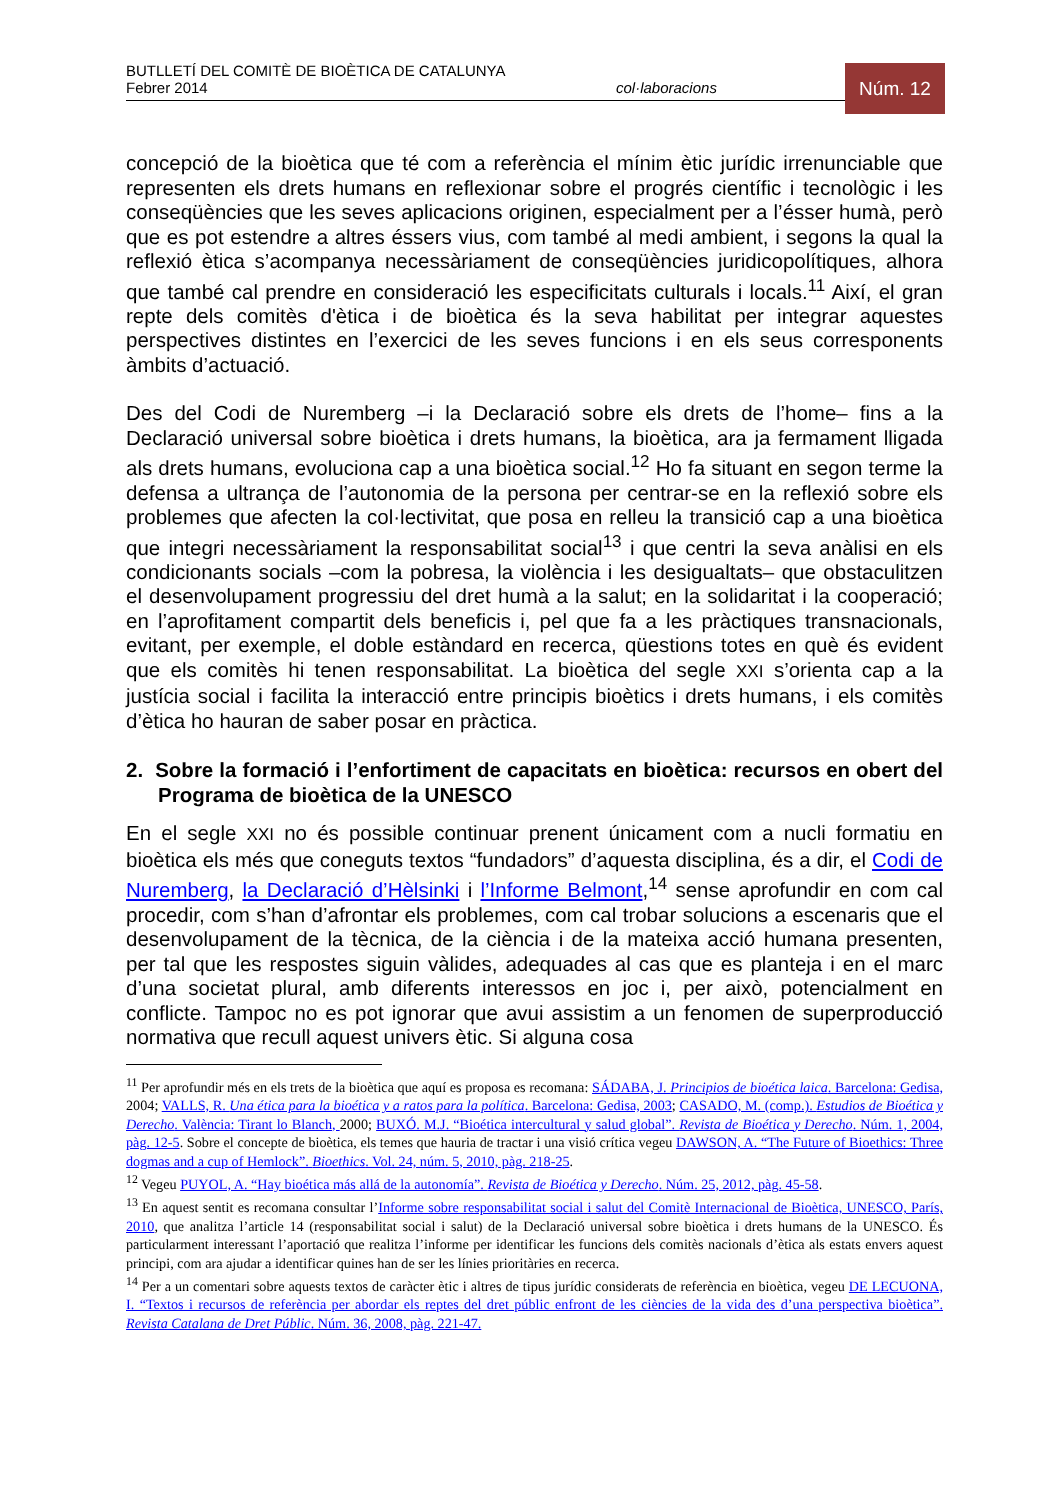BUTLLETÍ DEL COMITÈ DE BIOÈTICA DE CATALUNYA
Febrer 2014
col·laboracions
Núm. 12
concepció de la bioètica que té com a referència el mínim ètic jurídic irrenunciable que representen els drets humans en reflexionar sobre el progrés científic i tecnològic i les conseqüències que les seves aplicacions originen, especialment per a l’ésser humà, però que es pot estendre a altres éssers vius, com també al medi ambient, i segons la qual la reflexió ètica s’acompanya necessàriament de conseqüències juridicopolítiques, alhora que també cal prendre en consideració les especificitats culturals i locals.<sup>11</sup> Així, el gran repte dels comitès d'ètica i de bioètica és la seva habilitat per integrar aquestes perspectives distintes en l’exercici de les seves funcions i en els seus corresponents àmbits d’actuació.
Des del Codi de Nuremberg –i la Declaració sobre els drets de l’home– fins a la Declaració universal sobre bioètica i drets humans, la bioètica, ara ja fermament lligada als drets humans, evoluciona cap a una bioètica social.<sup>12</sup> Ho fa situant en segon terme la defensa a ultrança de l’autonomia de la persona per centrar-se en la reflexió sobre els problemes que afecten la col·lectivitat, que posa en relleu la transició cap a una bioètica que integri necessàriament la responsabilitat social<sup>13</sup> i que centri la seva anàlisi en els condicionants socials –com la pobresa, la violència i les desigualtats– que obstaculitzen el desenvolupament progressiu del dret humà a la salut; en la solidaritat i la cooperació; en l’aprofitament compartit dels beneficis i, pel que fa a les pràctiques transnacionals, evitant, per exemple, el doble estàndard en recerca, qüestions totes en què és evident que els comitès hi tenen responsabilitat. La bioètica del segle XXI s’orienta cap a la justícia social i facilita la interacció entre principis bioètics i drets humans, i els comitès d’ètica ho hauran de saber posar en pràctica.
2. Sobre la formació i l’enfortiment de capacitats en bioètica: recursos en obert del Programa de bioètica de la UNESCO
En el segle XXI no és possible continuar prenent únicament com a nucli formatiu en bioètica els més que coneguts textos “fundadors” d’aquesta disciplina, és a dir, el Codi de Nuremberg, la Declaració d’Hèlsinki i l’Informe Belmont,<sup>14</sup> sense aprofundir en com cal procedir, com s’han d’afrontar els problemes, com cal trobar solucions a escenaris que el desenvolupament de la tècnica, de la ciència i de la mateixa acció humana presenten, per tal que les respostes siguin vàlides, adequades al cas que es planteja i en el marc d’una societat plural, amb diferents interessos en joc i, per això, potencialment en conflicte. Tampoc no es pot ignorar que avui assistim a un fenomen de superproducció normativa que recull aquest univers ètic. Si alguna cosa
<sup>11</sup> Per aprofundir més en els trets de la bioètica que aquí es proposa es recomana: SÁDABA, J. Principios de bioética laica. Barcelona: Gedisa, 2004; VALLS, R. Una ética para la bioética y a ratos para la política. Barcelona: Gedisa, 2003; CASADO, M. (comp.). Estudios de Bioética y Derecho. València: Tirant lo Blanch, 2000; BUXÓ. M.J. “Bioética intercultural y salud global”. Revista de Bioética y Derecho. Núm. 1, 2004, pàg. 12-5. Sobre el concepte de bioètica, els temes que hauria de tractar i una visió crítica vegeu DAWSON, A. “The Future of Bioethics: Three dogmas and a cup of Hemlock”. Bioethics. Vol. 24, núm. 5, 2010, pàg. 218-25.
<sup>12</sup> Vegeu PUYOL, A. “Hay bioética más allá de la autonomía”. Revista de Bioética y Derecho. Núm. 25, 2012, pàg. 45-58.
<sup>13</sup> En aquest sentit es recomana consultar l’Informe sobre responsabilitat social i salut del Comitè Internacional de Bioètica, UNESCO, París, 2010, que analitza l’article 14 (responsabilitat social i salut) de la Declaració universal sobre bioètica i drets humans de la UNESCO. És particularment interessant l’aportació que realitza l’informe per identificar les funcions dels comitès nacionals d’ètica als estats envers aquest principi, com ara ajudar a identificar quines han de ser les línies prioritàries en recerca.
<sup>14</sup> Per a un comentari sobre aquests textos de caràcter ètic i altres de tipus jurídic considerats de referència en bioètica, vegeu DE LECUONA, I. “Textos i recursos de referència per abordar els reptes del dret públic enfront de les ciències de la vida des d’una perspectiva bioètica”. Revista Catalana de Dret Públic. Núm. 36, 2008, pàg. 221-47.